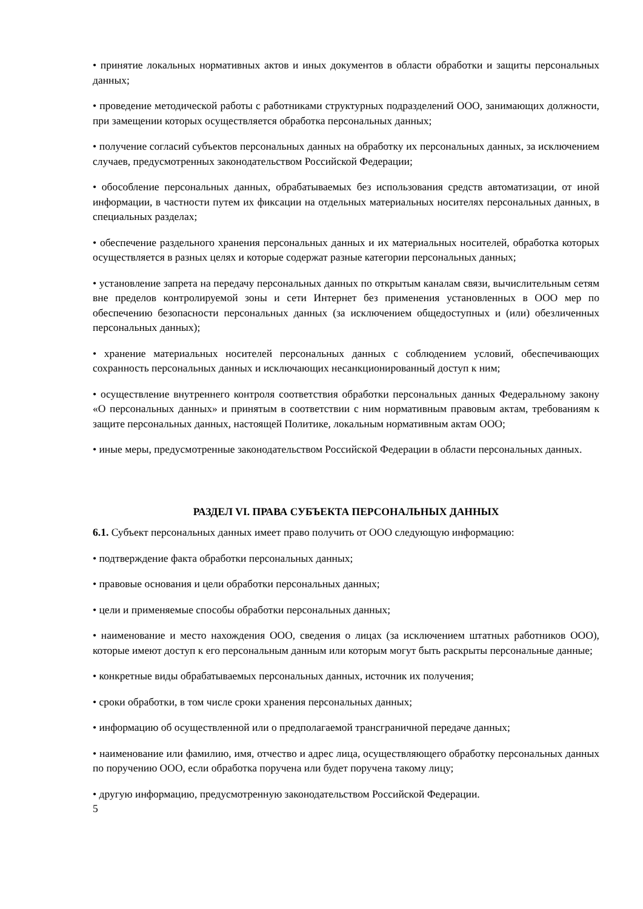• принятие локальных нормативных актов и иных документов в области обработки и защиты персональных данных;
• проведение методической работы с работниками структурных подразделений ООО, занимающих должности, при замещении которых осуществляется обработка персональных данных;
• получение согласий субъектов персональных данных на обработку их персональных данных, за исключением случаев, предусмотренных законодательством Российской Федерации;
• обособление персональных данных, обрабатываемых без использования средств автоматизации, от иной информации, в частности путем их фиксации на отдельных материальных носителях персональных данных, в специальных разделах;
• обеспечение раздельного хранения персональных данных и их материальных носителей, обработка которых осуществляется в разных целях и которые содержат разные категории персональных данных;
• установление запрета на передачу персональных данных по открытым каналам связи, вычислительным сетям вне пределов контролируемой зоны и сети Интернет без применения установленных в ООО мер по обеспечению безопасности персональных данных (за исключением общедоступных и (или) обезличенных персональных данных);
• хранение материальных носителей персональных данных с соблюдением условий, обеспечивающих сохранность персональных данных и исключающих несанкционированный доступ к ним;
• осуществление внутреннего контроля соответствия обработки персональных данных Федеральному закону «О персональных данных» и принятым в соответствии с ним нормативным правовым актам, требованиям к защите персональных данных, настоящей Политике, локальным нормативным актам ООО;
• иные меры, предусмотренные законодательством Российской Федерации в области персональных данных.
РАЗДЕЛ VI. ПРАВА СУБЪЕКТА ПЕРСОНАЛЬНЫХ ДАННЫХ
6.1. Субъект персональных данных имеет право получить от ООО следующую информацию:
• подтверждение факта обработки персональных данных;
• правовые основания и цели обработки персональных данных;
• цели и применяемые способы обработки персональных данных;
• наименование и место нахождения ООО, сведения о лицах (за исключением штатных работников ООО), которые имеют доступ к его персональным данным или которым могут быть раскрыты персональные данные;
• конкретные виды обрабатываемых персональных данных, источник их получения;
• сроки обработки, в том числе сроки хранения персональных данных;
• информацию об осуществленной или о предполагаемой трансграничной передаче данных;
• наименование или фамилию, имя, отчество и адрес лица, осуществляющего обработку персональных данных по поручению ООО, если обработка поручена или будет поручена такому лицу;
• другую информацию, предусмотренную законодательством Российской Федерации.
5